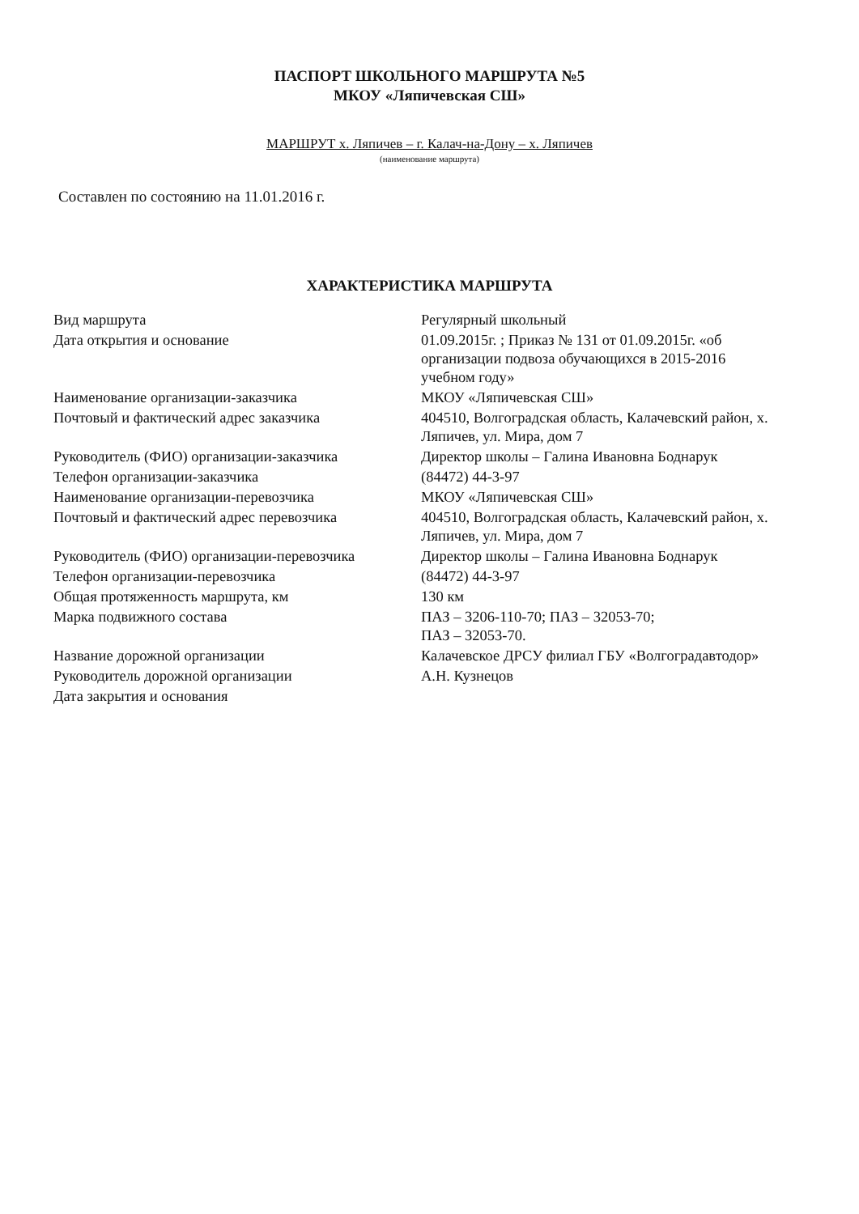ПАСПОРТ ШКОЛЬНОГО МАРШРУТА №5
МКОУ «Ляпичевская СШ»
МАРШРУТ х. Ляпичев – г. Калач-на-Дону – х. Ляпичев
(наименование маршрута)
Составлен по состоянию на 11.01.2016 г.
ХАРАКТЕРИСТИКА МАРШРУТА
| Вид маршрута | Регулярный школьный |
| Дата открытия и основание | 01.09.2015г. ; Приказ № 131 от 01.09.2015г. «об организации подвоза обучающихся в 2015-2016 учебном году» |
| Наименование организации-заказчика | МКОУ «Ляпичевская СШ» |
| Почтовый и фактический адрес заказчика | 404510, Волгоградская область, Калачевский район, х. Ляпичев, ул. Мира, дом 7 |
| Руководитель (ФИО) организации-заказчика | Директор школы – Галина Ивановна Боднарук |
| Телефон организации-заказчика | (84472) 44-3-97 |
| Наименование организации-перевозчика | МКОУ «Ляпичевская СШ» |
| Почтовый и фактический адрес перевозчика | 404510, Волгоградская область, Калачевский район, х. Ляпичев, ул. Мира, дом 7 |
| Руководитель (ФИО) организации-перевозчика | Директор школы – Галина Ивановна Боднарук |
| Телефон организации-перевозчика | (84472) 44-3-97 |
| Общая протяженность маршрута, км | 130 км |
| Марка подвижного состава | ПАЗ – 3206-110-70; ПАЗ – 32053-70; ПАЗ – 32053-70. |
| Название дорожной организации | Калачевское ДРСУ филиал ГБУ «Волгоградавтодор» |
| Руководитель дорожной организации | А.Н. Кузнецов |
| Дата закрытия и основания | |